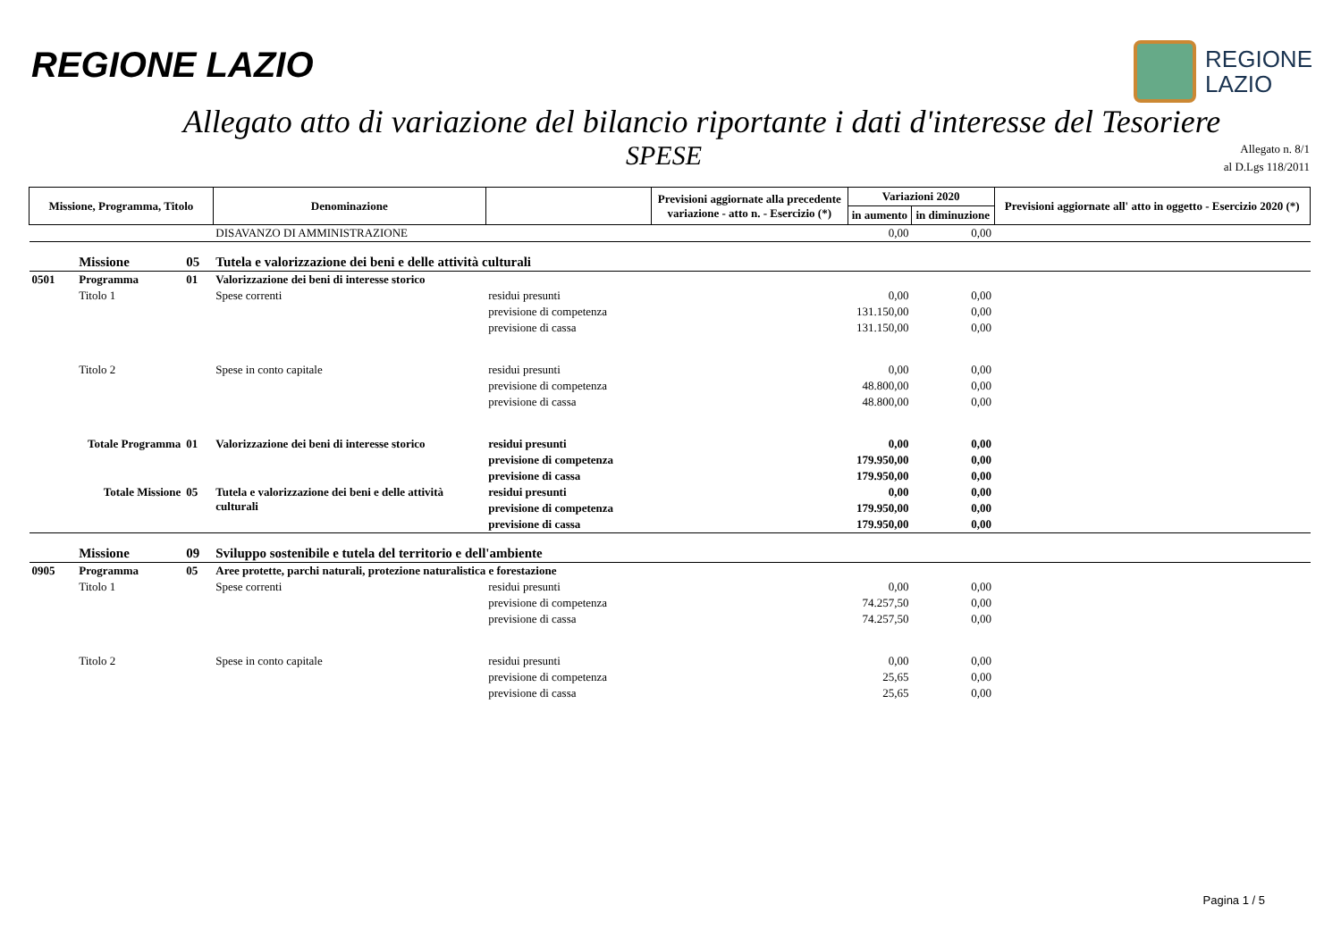REGIONE LAZIO
REGIONE
LAZIO
Allegato atto di variazione del bilancio riportante i dati d'interesse del Tesoriere
SPESE
Allegato n. 8/1
al D.Lgs 118/2011
| Missione, Programma, Titolo | | | Denominazione | | Previsioni aggiornate alla precedente variazione - atto n. - Esercizio (*) | Variazioni 2020 | | Previsioni aggiornate all' atto in oggetto - Esercizio 2020 (*) |
| --- | --- | --- | --- | --- | --- | --- | --- | --- |
| | | | | | | in aumento | in diminuzione | |
| | | | DISAVANZO DI AMMINISTRAZIONE | | | 0,00 | 0,00 | |
| | Missione | 05 | Tutela e valorizzazione dei beni e delle attività culturali | | | | | |
| 0501 | Programma | 01 | Valorizzazione dei beni di interesse storico | | | | | |
| | Titolo 1 | | Spese correnti | residui presunti | | 0,00 | 0,00 | |
| | | | | previsione di competenza | | 131.150,00 | 0,00 | |
| | | | | previsione di cassa | | 131.150,00 | 0,00 | |
| | Titolo 2 | | Spese in conto capitale | residui presunti | | 0,00 | 0,00 | |
| | | | | previsione di competenza | | 48.800,00 | 0,00 | |
| | | | | previsione di cassa | | 48.800,00 | 0,00 | |
| Totale Programma | | 01 | Valorizzazione dei beni di interesse storico | residui presunti | | 0,00 | 0,00 | |
| | | | | previsione di competenza | | 179.950,00 | 0,00 | |
| | | | | previsione di cassa | | 179.950,00 | 0,00 | |
| Totale Missione | | 05 | Tutela e valorizzazione dei beni e delle attività culturali | residui presunti | | 0,00 | 0,00 | |
| | | | | previsione di competenza | | 179.950,00 | 0,00 | |
| | | | | previsione di cassa | | 179.950,00 | 0,00 | |
| | Missione | 09 | Sviluppo sostenibile e tutela del territorio e dell'ambiente | | | | | |
| 0905 | Programma | 05 | Aree protette, parchi naturali, protezione naturalistica e forestazione | | | | | |
| | Titolo 1 | | Spese correnti | residui presunti | | 0,00 | 0,00 | |
| | | | | previsione di competenza | | 74.257,50 | 0,00 | |
| | | | | previsione di cassa | | 74.257,50 | 0,00 | |
| | Titolo 2 | | Spese in conto capitale | residui presunti | | 0,00 | 0,00 | |
| | | | | previsione di competenza | | 25,65 | 0,00 | |
| | | | | previsione di cassa | | 25,65 | 0,00 | |
Pagina 1 / 5